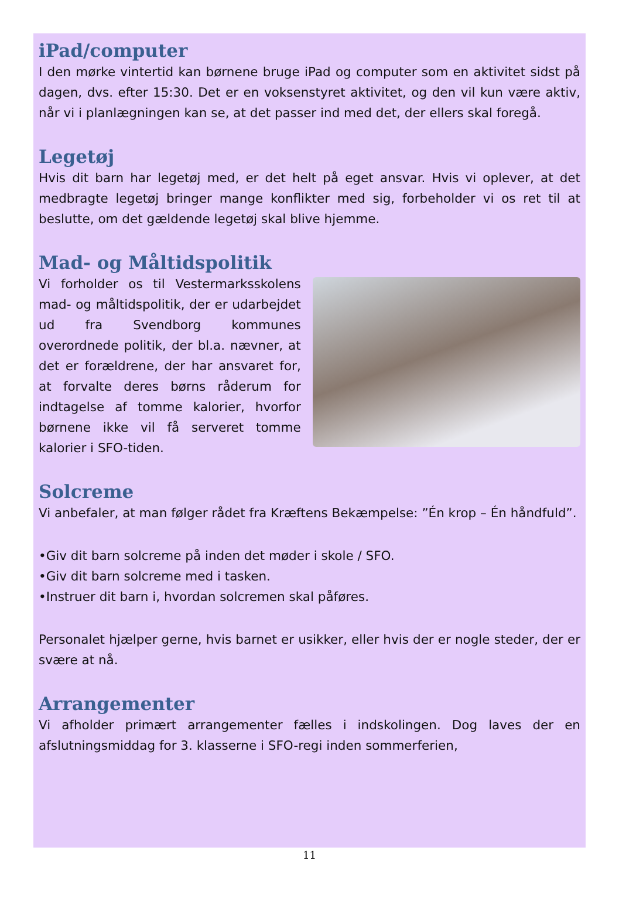iPad/computer
I den mørke vintertid kan børnene bruge iPad og computer som en aktivitet sidst på dagen, dvs. efter 15:30. Det er en voksenstyret aktivitet, og den vil kun være aktiv, når vi i planlægningen kan se, at det passer ind med det, der ellers skal foregå.
Legetøj
Hvis dit barn har legetøj med, er det helt på eget ansvar. Hvis vi oplever, at det medbragte legetøj bringer mange konflikter med sig, forbeholder vi os ret til at beslutte, om det gældende legetøj skal blive hjemme.
Mad- og Måltidspolitik
Vi forholder os til Vestermarksskolens mad- og måltidspolitik, der er udarbejdet ud fra Svendborg kommunes overordnede politik, der bl.a. nævner, at det er forældrene, der har ansvaret for, at forvalte deres børns råderum for indtagelse af tomme kalorier, hvorfor børnene ikke vil få serveret tomme kalorier i SFO-tiden.
Solcreme
Vi anbefaler, at man følger rådet fra Kræftens Bekæmpelse: ”Én krop – Én håndfuld”.
•Giv dit barn solcreme på inden det møder i skole / SFO.
•Giv dit barn solcreme med i tasken.
•Instruer dit barn i, hvordan solcremen skal påføres.
Personalet hjælper gerne, hvis barnet er usikker, eller hvis der er nogle steder, der er svære at nå.
Arrangementer
Vi afholder primært arrangementer fælles i indskolingen. Dog laves der en afslutningsmiddag for 3. klasserne i SFO-regi inden sommerferien,
11